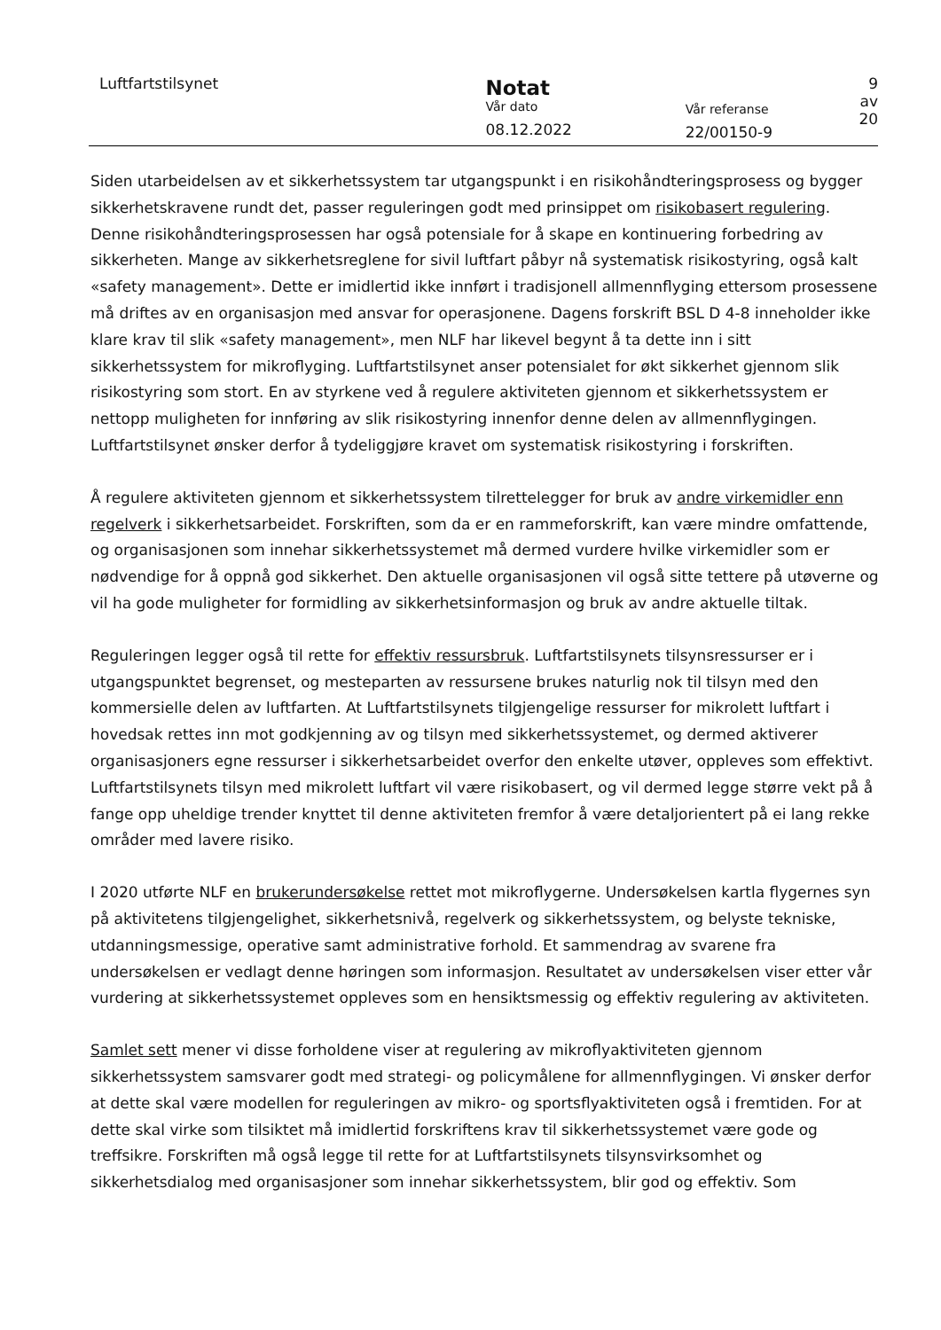Luftfartstilsynet
Notat
Vår dato
08.12.2022
Vår referanse
22/00150-9
9 av 20
Siden utarbeidelsen av et sikkerhetssystem tar utgangspunkt i en risikohåndteringsprosess og bygger sikkerhetskravene rundt det, passer reguleringen godt med prinsippet om risikobasert regulering. Denne risikohåndteringsprosessen har også potensiale for å skape en kontinuering forbedring av sikkerheten. Mange av sikkerhetsreglene for sivil luftfart påbyr nå systematisk risikostyring, også kalt «safety management». Dette er imidlertid ikke innført i tradisjonell allmennflyging ettersom prosessene må driftes av en organisasjon med ansvar for operasjonene. Dagens forskrift BSL D 4-8 inneholder ikke klare krav til slik «safety management», men NLF har likevel begynt å ta dette inn i sitt sikkerhetssystem for mikroflyging. Luftfartstilsynet anser potensialet for økt sikkerhet gjennom slik risikostyring som stort. En av styrkene ved å regulere aktiviteten gjennom et sikkerhetssystem er nettopp muligheten for innføring av slik risikostyring innenfor denne delen av allmennflygingen. Luftfartstilsynet ønsker derfor å tydeliggjøre kravet om systematisk risikostyring i forskriften.
Å regulere aktiviteten gjennom et sikkerhetssystem tilrettelegger for bruk av andre virkemidler enn regelverk i sikkerhetsarbeidet. Forskriften, som da er en rammeforskrift, kan være mindre omfattende, og organisasjonen som innehar sikkerhetssystemet må dermed vurdere hvilke virkemidler som er nødvendige for å oppnå god sikkerhet. Den aktuelle organisasjonen vil også sitte tettere på utøverne og vil ha gode muligheter for formidling av sikkerhetsinformasjon og bruk av andre aktuelle tiltak.
Reguleringen legger også til rette for effektiv ressursbruk. Luftfartstilsynets tilsynsressurser er i utgangspunktet begrenset, og mesteparten av ressursene brukes naturlig nok til tilsyn med den kommersielle delen av luftfarten. At Luftfartstilsynets tilgjengelige ressurser for mikrolett luftfart i hovedsak rettes inn mot godkjenning av og tilsyn med sikkerhetssystemet, og dermed aktiverer organisasjoners egne ressurser i sikkerhetsarbeidet overfor den enkelte utøver, oppleves som effektivt. Luftfartstilsynets tilsyn med mikrolett luftfart vil være risikobasert, og vil dermed legge større vekt på å fange opp uheldige trender knyttet til denne aktiviteten fremfor å være detaljorientert på ei lang rekke områder med lavere risiko.
I 2020 utførte NLF en brukerundersøkelse rettet mot mikroflygerne. Undersøkelsen kartla flygernes syn på aktivitetens tilgjengelighet, sikkerhetsnivå, regelverk og sikkerhetssystem, og belyste tekniske, utdanningsmessige, operative samt administrative forhold. Et sammendrag av svarene fra undersøkelsen er vedlagt denne høringen som informasjon. Resultatet av undersøkelsen viser etter vår vurdering at sikkerhetssystemet oppleves som en hensiktsmessig og effektiv regulering av aktiviteten.
Samlet sett mener vi disse forholdene viser at regulering av mikroflyaktiviteten gjennom sikkerhetssystem samsvarer godt med strategi- og policymålene for allmennflygingen. Vi ønsker derfor at dette skal være modellen for reguleringen av mikro- og sportsflyaktiviteten også i fremtiden. For at dette skal virke som tilsiktet må imidlertid forskriftens krav til sikkerhetssystemet være gode og treffsikre. Forskriften må også legge til rette for at Luftfartstilsynets tilsynsvirksomhet og sikkerhetsdialog med organisasjoner som innehar sikkerhetssystem, blir god og effektiv. Som